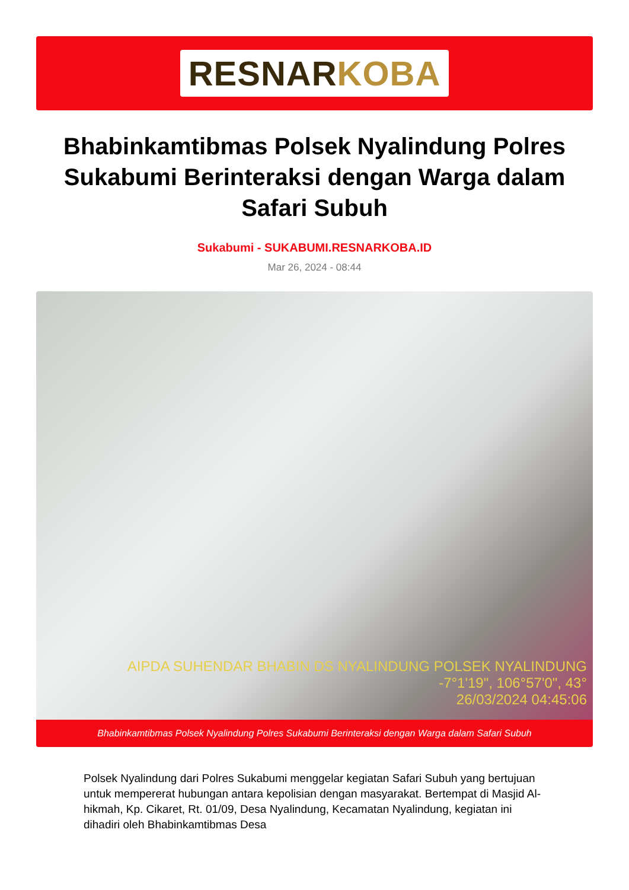RESNARKOBA
Bhabinkamtibmas Polsek Nyalindung Polres Sukabumi Berinteraksi dengan Warga dalam Safari Subuh
Sukabumi - SUKABUMI.RESNARKOBA.ID
Mar 26, 2024 - 08:44
AIPDA SUHENDAR BHABIN DS NYALINDUNG POLSEK NYALINDUNG
-7°1'19", 106°57'0", 43°
26/03/2024 04:45:06
Bhabinkamtibmas Polsek Nyalindung Polres Sukabumi Berinteraksi dengan Warga dalam Safari Subuh
Polsek Nyalindung dari Polres Sukabumi menggelar kegiatan Safari Subuh yang bertujuan untuk mempererat hubungan antara kepolisian dengan masyarakat. Bertempat di Masjid Al-hikmah, Kp. Cikaret, Rt. 01/09, Desa Nyalindung, Kecamatan Nyalindung, kegiatan ini dihadiri oleh Bhabinkamtibmas Desa